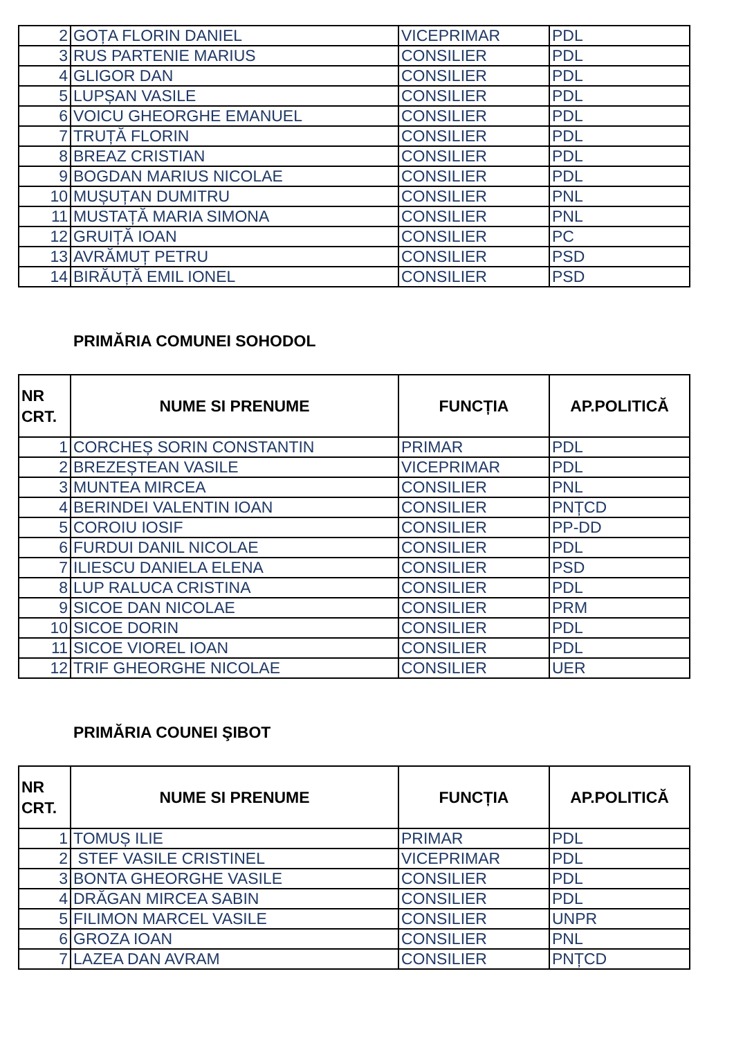| 2 | GOȚA FLORIN DANIEL | VICEPRIMAR | PDL |
| 3 | RUS PARTENIE MARIUS | CONSILIER | PDL |
| 4 | GLIGOR DAN | CONSILIER | PDL |
| 5 | LUPȘAN VASILE | CONSILIER | PDL |
| 6 | VOICU GHEORGHE EMANUEL | CONSILIER | PDL |
| 7 | TRUȚĂ FLORIN | CONSILIER | PDL |
| 8 | BREAZ CRISTIAN | CONSILIER | PDL |
| 9 | BOGDAN MARIUS NICOLAE | CONSILIER | PDL |
| 10 | MUȘUȚAN DUMITRU | CONSILIER | PNL |
| 11 | MUSTAȚĂ MARIA SIMONA | CONSILIER | PNL |
| 12 | GRUIȚĂ IOAN | CONSILIER | PC |
| 13 | AVRĂMUȚ PETRU | CONSILIER | PSD |
| 14 | BIRĂUȚĂ EMIL IONEL | CONSILIER | PSD |
PRIMĂRIA COMUNEI SOHODOL
| NR CRT. | NUME SI PRENUME | FUNCȚIA | AP.POLITICĂ |
| --- | --- | --- | --- |
| 1 | CORCHEȘ SORIN CONSTANTIN | PRIMAR | PDL |
| 2 | BREZEȘTEAN VASILE | VICEPRIMAR | PDL |
| 3 | MUNTEA MIRCEA | CONSILIER | PNL |
| 4 | BERINDEI VALENTIN IOAN | CONSILIER | PNȚCD |
| 5 | COROIU IOSIF | CONSILIER | PP-DD |
| 6 | FURDUI DANIL NICOLAE | CONSILIER | PDL |
| 7 | ILIESCU DANIELA ELENA | CONSILIER | PSD |
| 8 | LUP RALUCA CRISTINA | CONSILIER | PDL |
| 9 | SICOE DAN NICOLAE | CONSILIER | PRM |
| 10 | SICOE DORIN | CONSILIER | PDL |
| 11 | SICOE VIOREL IOAN | CONSILIER | PDL |
| 12 | TRIF GHEORGHE NICOLAE | CONSILIER | UER |
PRIMĂRIA COUNEI ŞIBOT
| NR CRT. | NUME SI PRENUME | FUNCȚIA | AP.POLITICĂ |
| --- | --- | --- | --- |
| 1 | TOMUȘ ILIE | PRIMAR | PDL |
| 2 | STEF VASILE CRISTINEL | VICEPRIMAR | PDL |
| 3 | BONTA GHEORGHE VASILE | CONSILIER | PDL |
| 4 | DRĂGAN MIRCEA SABIN | CONSILIER | PDL |
| 5 | FILIMON MARCEL VASILE | CONSILIER | UNPR |
| 6 | GROZA IOAN | CONSILIER | PNL |
| 7 | LAZEA DAN AVRAM | CONSILIER | PNȚCD |